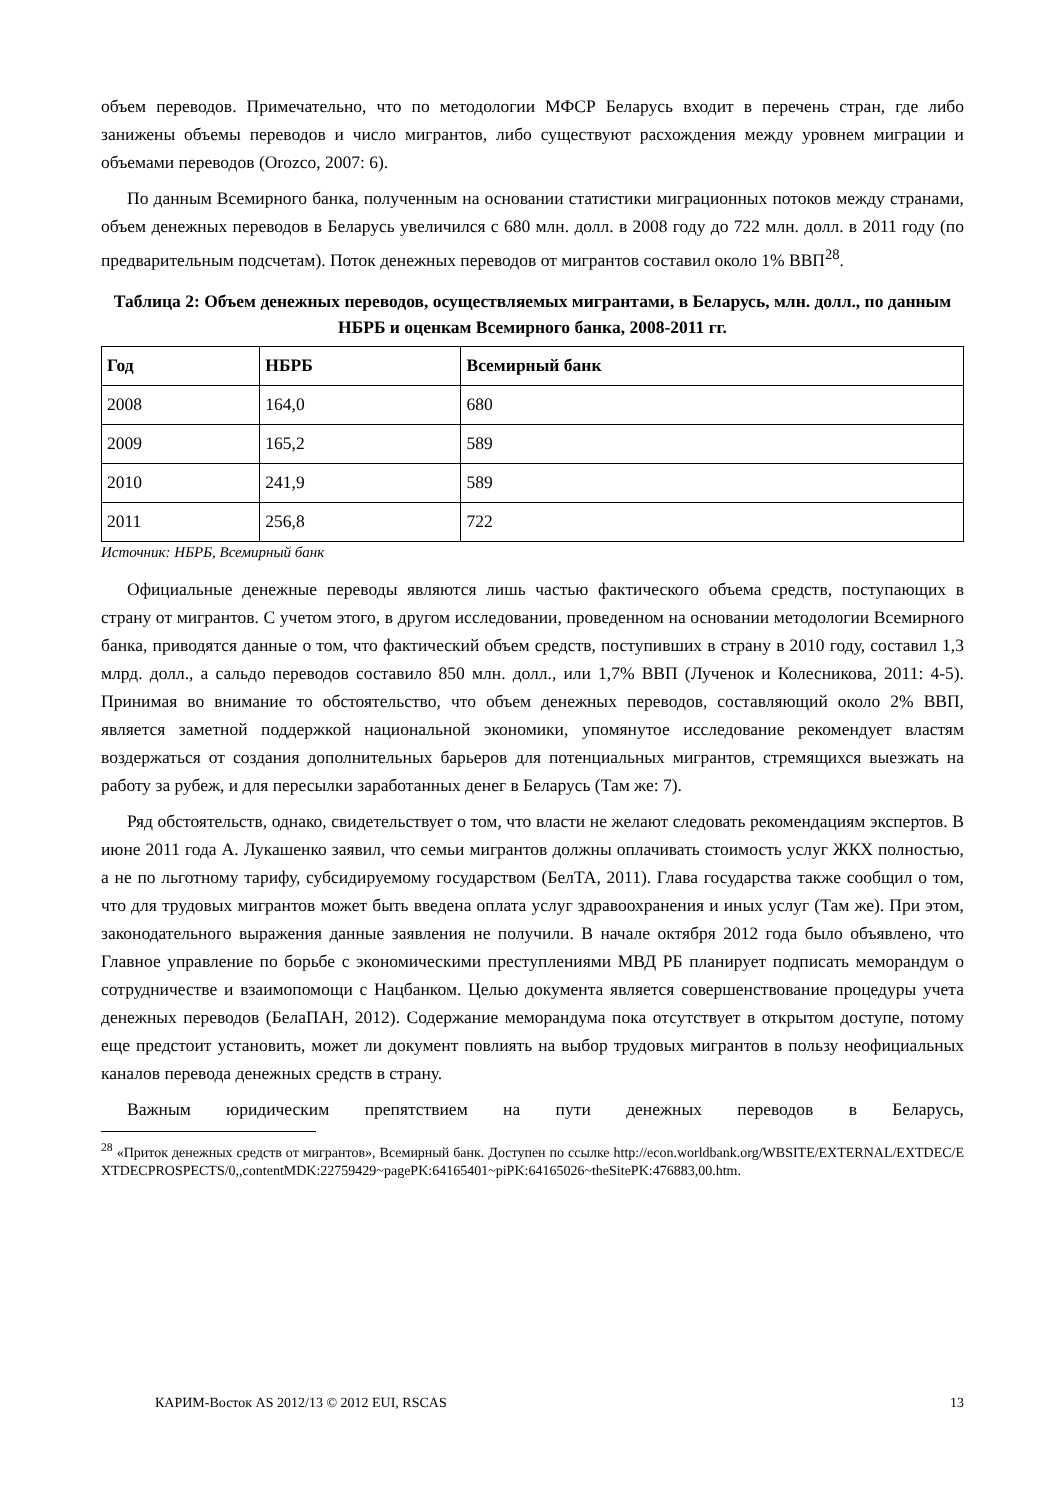объем переводов. Примечательно, что по методологии МФСР Беларусь входит в перечень стран, где либо занижены объемы переводов и число мигрантов, либо существуют расхождения между уровнем миграции и объемами переводов (Orozco, 2007: 6).
По данным Всемирного банка, полученным на основании статистики миграционных потоков между странами, объем денежных переводов в Беларусь увеличился с 680 млн. долл. в 2008 году до 722 млн. долл. в 2011 году (по предварительным подсчетам). Поток денежных переводов от мигрантов составил около 1% ВВП<sup>28</sup>.
Таблица 2: Объем денежных переводов, осуществляемых мигрантами, в Беларусь, млн. долл., по данным НБРБ и оценкам Всемирного банка, 2008-2011 гг.
| Год | НБРБ | Всемирный банк |
| --- | --- | --- |
| 2008 | 164,0 | 680 |
| 2009 | 165,2 | 589 |
| 2010 | 241,9 | 589 |
| 2011 | 256,8 | 722 |
Источник: НБРБ, Всемирный банк
Официальные денежные переводы являются лишь частью фактического объема средств, поступающих в страну от мигрантов. С учетом этого, в другом исследовании, проведенном на основании методологии Всемирного банка, приводятся данные о том, что фактический объем средств, поступивших в страну в 2010 году, составил 1,3 млрд. долл., а сальдо переводов составило 850 млн. долл., или 1,7% ВВП (Лученок и Колесникова, 2011: 4-5). Принимая во внимание то обстоятельство, что объем денежных переводов, составляющий около 2% ВВП, является заметной поддержкой национальной экономики, упомянутое исследование рекомендует властям воздержаться от создания дополнительных барьеров для потенциальных мигрантов, стремящихся выезжать на работу за рубеж, и для пересылки заработанных денег в Беларусь (Там же: 7).
Ряд обстоятельств, однако, свидетельствует о том, что власти не желают следовать рекомендациям экспертов. В июне 2011 года А. Лукашенко заявил, что семьи мигрантов должны оплачивать стоимость услуг ЖКХ полностью, а не по льготному тарифу, субсидируемому государством (БелТА, 2011). Глава государства также сообщил о том, что для трудовых мигрантов может быть введена оплата услуг здравоохранения и иных услуг (Там же). При этом, законодательного выражения данные заявления не получили. В начале октября 2012 года было объявлено, что Главное управление по борьбе с экономическими преступлениями МВД РБ планирует подписать меморандум о сотрудничестве и взаимопомощи с Нацбанком. Целью документа является совершенствование процедуры учета денежных переводов (БелаПАН, 2012). Содержание меморандума пока отсутствует в открытом доступе, потому еще предстоит установить, может ли документ повлиять на выбор трудовых мигрантов в пользу неофициальных каналов перевода денежных средств в страну.
Важным юридическим препятствием на пути денежных переводов в Беларусь,
<sup>28</sup> «Приток денежных средств от мигрантов», Всемирный банк. Доступен по ссылке http://econ.worldbank.org/WBSITE/EXTERNAL/EXTDEC/EXTDECPROSPECTS/0,,contentMDK:22759429~pagePK:64165401~piPK:64165026~theSitePK:476883,00.htm.
КАРИМ-Восток AS 2012/13 © 2012 EUI, RSCAS 13